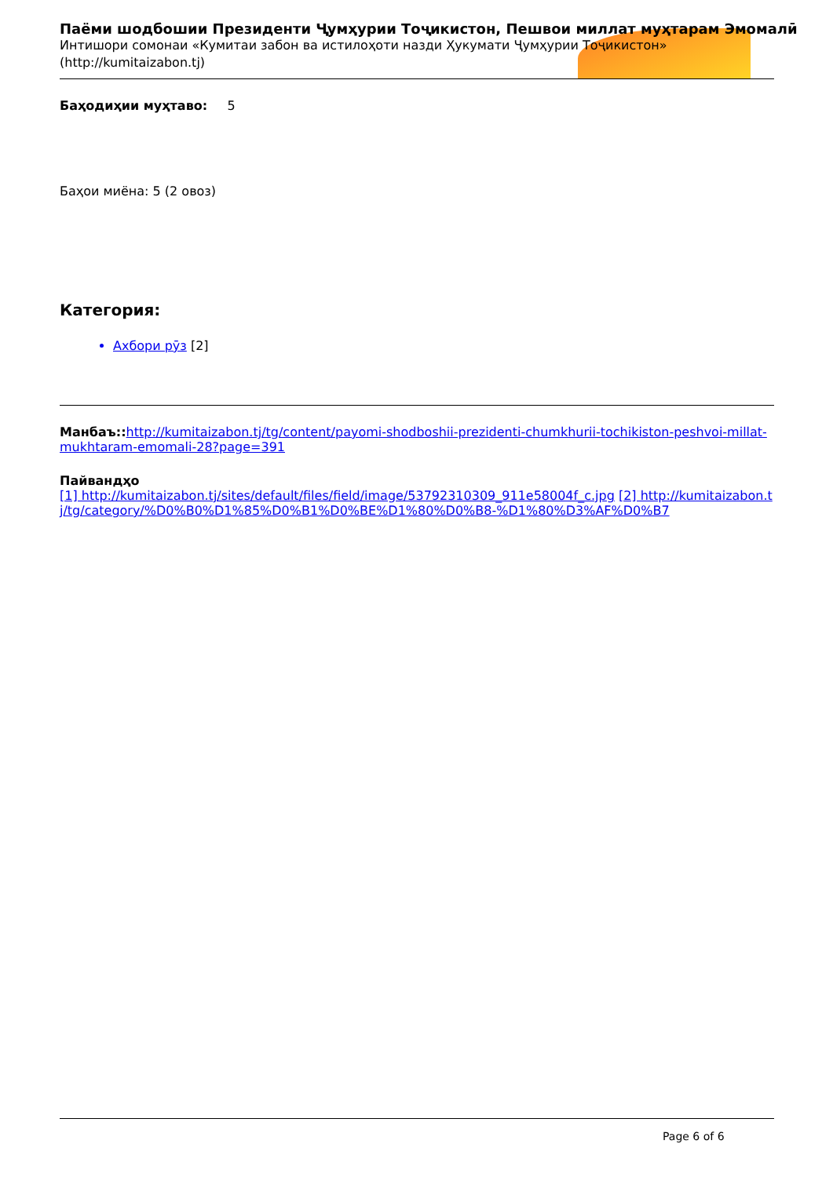Паёми шодбошии Президенти Ҷумҳурии Тоҷикистон, Пешвои миллат муҳтарам Эмомалӣ
Интишори сомонаи «Кумитаи забон ва истилоҳоти назди Ҳукумати Ҷумҳурии Тоҷикистон»
(http://kumitaizabon.tj)
Баҳодиҳии муҳтаво: 5
Баҳои миёна: 5 (2 овоз)
Категория:
Ахбори рӯз [2]
Манбаъ:: http://kumitaizabon.tj/tg/content/payomi-shodboshii-prezidenti-chumkhurii-tochikiston-peshvoi-millat-mukhtaram-emomali-28?page=391
Пайвандҳо
[1] http://kumitaizabon.tj/sites/default/files/field/image/53792310309_911e58004f_c.jpg [2] http://kumitaizabon.tj/tg/category/%D0%B0%D1%85%D0%B1%D0%BE%D1%80%D0%B8-%D1%80%D3%AF%D0%B7
Page 6 of 6